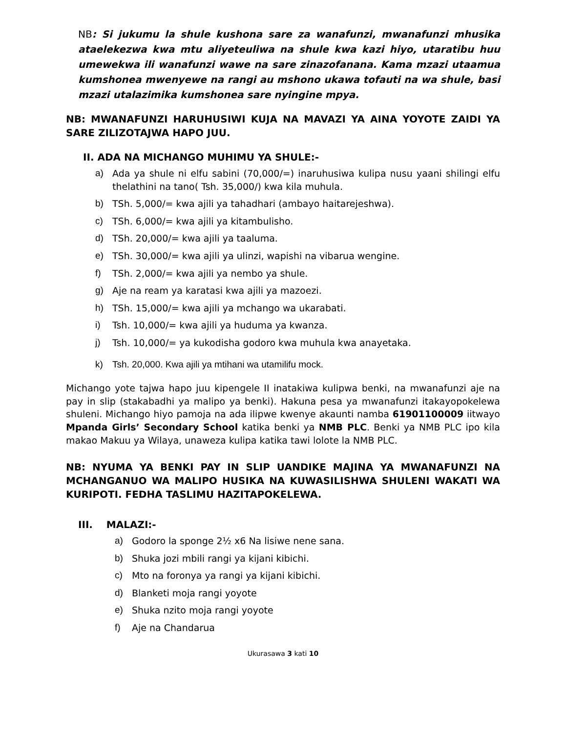NB: Si jukumu la shule kushona sare za wanafunzi, mwanafunzi mhusika ataelekezwa kwa mtu aliyeteuliwa na shule kwa kazi hiyo, utaratibu huu umewekwa ili wanafunzi wawe na sare zinazofanana. Kama mzazi utaamua kumshonea mwenyewe na rangi au mshono ukawa tofauti na wa shule, basi mzazi utalazimika kumshonea sare nyingine mpya.
NB: MWANAFUNZI HARUHUSIWI KUJA NA MAVAZI YA AINA YOYOTE ZAIDI YA SARE ZILIZOTAJWA HAPO JUU.
II. ADA NA MICHANGO MUHIMU YA SHULE:-
a) Ada ya shule ni elfu sabini (70,000/=) inaruhusiwa kulipa nusu yaani shilingi elfu thelathini na tano( Tsh. 35,000/) kwa kila muhula.
b) TSh. 5,000/= kwa ajili ya tahadhari (ambayo haitarejeshwa).
c) TSh. 6,000/= kwa ajili ya kitambulisho.
d) TSh. 20,000/= kwa ajili ya taaluma.
e) TSh. 30,000/= kwa ajili ya ulinzi, wapishi na vibarua wengine.
f) TSh. 2,000/= kwa ajili ya nembo ya shule.
g) Aje na ream ya karatasi kwa ajili ya mazoezi.
h) TSh. 15,000/= kwa ajili ya mchango wa ukarabati.
i) Tsh. 10,000/= kwa ajili ya huduma ya kwanza.
j) Tsh. 10,000/= ya kukodisha godoro kwa muhula kwa anayetaka.
k) Tsh. 20,000. Kwa ajili ya mtihani wa utamilifu mock.
Michango yote tajwa hapo juu kipengele II inatakiwa kulipwa benki, na mwanafunzi aje na pay in slip (stakabadhi ya malipo ya benki). Hakuna pesa ya mwanafunzi itakayopokelewa shuleni. Michango hiyo pamoja na ada ilipwe kwenye akaunti namba 61901100009 iitwayo Mpanda Girls’ Secondary School katika benki ya NMB PLC. Benki ya NMB PLC ipo kila makao Makuu ya Wilaya, unaweza kulipa katika tawi lolote la NMB PLC.
NB: NYUMA YA BENKI PAY IN SLIP UANDIKE MAJINA YA MWANAFUNZI NA MCHANGANUO WA MALIPO HUSIKA NA KUWASILISHWA SHULENI WAKATI WA KURIPOTI. FEDHA TASLIMU HAZITAPOKELEWA.
III. MALAZI:-
a) Godoro la sponge 2½ x6 Na lisiwe nene sana.
b) Shuka jozi mbili rangi ya kijani kibichi.
c) Mto na foronya ya rangi ya kijani kibichi.
d) Blanketi moja rangi yoyote
e) Shuka nzito moja rangi yoyote
f) Aje na Chandarua
Ukurasawa 3 kati 10